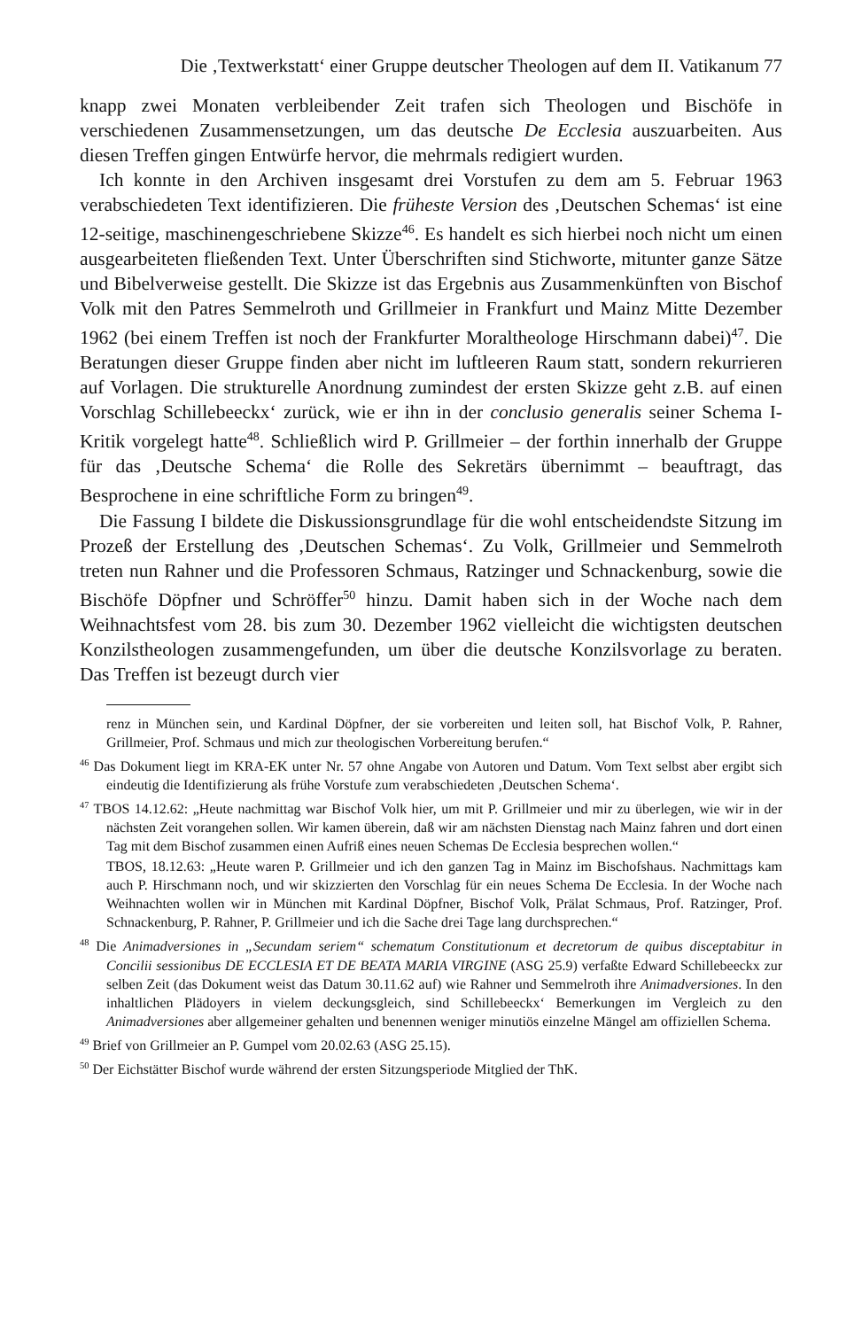Die ‚Textwerkstatt‘ einer Gruppe deutscher Theologen auf dem II. Vatikanum 77
knapp zwei Monaten verbleibender Zeit trafen sich Theologen und Bischöfe in verschiedenen Zusammensetzungen, um das deutsche De Ecclesia auszuarbeiten. Aus diesen Treffen gingen Entwürfe hervor, die mehrmals redigiert wurden.
Ich konnte in den Archiven insgesamt drei Vorstufen zu dem am 5. Februar 1963 verabschiedeten Text identifizieren. Die früheste Version des ‚Deutschen Schemas‘ ist eine 12-seitige, maschinengeschriebene Skizze<sup>46</sup>. Es handelt es sich hierbei noch nicht um einen ausgearbeiteten fließenden Text. Unter Überschriften sind Stichworte, mitunter ganze Sätze und Bibelverweise gestellt. Die Skizze ist das Ergebnis aus Zusammenkünften von Bischof Volk mit den Patres Semmelroth und Grillmeier in Frankfurt und Mainz Mitte Dezember 1962 (bei einem Treffen ist noch der Frankfurter Moraltheologe Hirschmann dabei)<sup>47</sup>. Die Beratungen dieser Gruppe finden aber nicht im luftleeren Raum statt, sondern rekurrieren auf Vorlagen. Die strukturelle Anordnung zumindest der ersten Skizze geht z.B. auf einen Vorschlag Schillebeeckx‘ zurück, wie er ihn in der conclusio generalis seiner Schema I-Kritik vorgelegt hatte<sup>48</sup>. Schließlich wird P. Grillmeier – der forthin innerhalb der Gruppe für das ‚Deutsche Schema‘ die Rolle des Sekretärs übernimmt – beauftragt, das Besprochene in eine schriftliche Form zu bringen<sup>49</sup>.
Die Fassung I bildete die Diskussionsgrundlage für die wohl entscheidendste Sitzung im Prozeß der Erstellung des ‚Deutschen Schemas‘. Zu Volk, Grillmeier und Semmelroth treten nun Rahner und die Professoren Schmaus, Ratzinger und Schnackenburg, sowie die Bischöfe Döpfner und Schröffer<sup>50</sup> hinzu. Damit haben sich in der Woche nach dem Weihnachtsfest vom 28. bis zum 30. Dezember 1962 vielleicht die wichtigsten deutschen Konzilstheologen zusammengefunden, um über die deutsche Konzilsvorlage zu beraten. Das Treffen ist bezeugt durch vier
renz in München sein, und Kardinal Döpfner, der sie vorbereiten und leiten soll, hat Bischof Volk, P. Rahner, Grillmeier, Prof. Schmaus und mich zur theologischen Vorbereitung berufen.“
<sup>46</sup> Das Dokument liegt im KRA-EK unter Nr. 57 ohne Angabe von Autoren und Datum. Vom Text selbst aber ergibt sich eindeutig die Identifizierung als frühe Vorstufe zum verabschiedeten ‚Deutschen Schema‘.
<sup>47</sup> TBOS 14.12.62: „Heute nachmittag war Bischof Volk hier, um mit P. Grillmeier und mir zu überlegen, wie wir in der nächsten Zeit vorangehen sollen. Wir kamen überein, daß wir am nächsten Dienstag nach Mainz fahren und dort einen Tag mit dem Bischof zusammen einen Aufriß eines neuen Schemas De Ecclesia besprechen wollen.“
TBOS, 18.12.63: „Heute waren P. Grillmeier und ich den ganzen Tag in Mainz im Bischofshaus. Nachmittags kam auch P. Hirschmann noch, und wir skizzierten den Vorschlag für ein neues Schema De Ecclesia. In der Woche nach Weihnachten wollen wir in München mit Kardinal Döpfner, Bischof Volk, Prälat Schmaus, Prof. Ratzinger, Prof. Schnackenburg, P. Rahner, P. Grillmeier und ich die Sache drei Tage lang durchsprechen.“
<sup>48</sup> Die Animadversiones in „Secundam seriem“ schematum Constitutionum et decretorum de quibus disceptabitur in Concilii sessionibus DE ECCLESIA ET DE BEATA MARIA VIRGINE (ASG 25.9) verfaßte Edward Schillebeeckx zur selben Zeit (das Dokument weist das Datum 30.11.62 auf) wie Rahner und Semmelroth ihre Animadversiones. In den inhaltlichen Plädoyers in vielem deckungsgleich, sind Schillebeeckx‘ Bemerkungen im Vergleich zu den Animadversiones aber allgemeiner gehalten und benennen weniger minutiös einzelne Mängel am offiziellen Schema.
<sup>49</sup> Brief von Grillmeier an P. Gumpel vom 20.02.63 (ASG 25.15).
<sup>50</sup> Der Eichstätter Bischof wurde während der ersten Sitzungsperiode Mitglied der ThK.